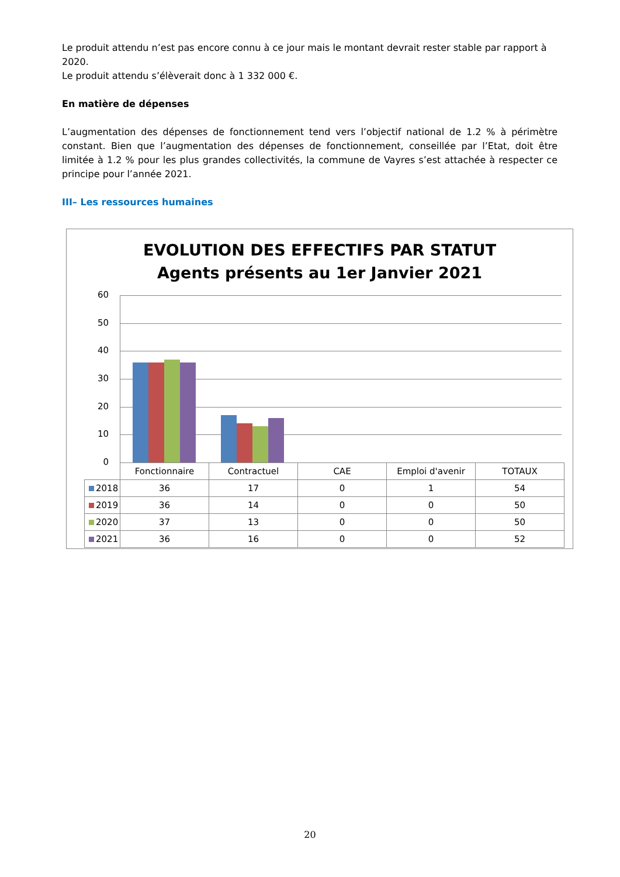Le produit attendu n’est pas encore connu à ce jour mais le montant devrait rester stable par rapport à 2020.
Le produit attendu s’élèverait donc à 1 332 000 €.
En matière de dépenses
L’augmentation des dépenses de fonctionnement tend vers l’objectif national de 1.2 % à périmètre constant. Bien que l’augmentation des dépenses de fonctionnement, conseillée par l’Etat, doit être limitée à 1.2 % pour les plus grandes collectivités, la commune de Vayres s’est attachée à respecter ce principe pour l’année 2021.
III– Les ressources humaines
EVOLUTION DES EFFECTIFS PAR STATUT
Agents présents au 1er Janvier 2021
60
50
40
30
20
10
0
| | Fonctionnaire | Contractuel | CAE | Emploi d'avenir | TOTAUX |
| 2018 | 36 | 17 | 0 | 1 | 54 |
| 2019 | 36 | 14 | 0 | 0 | 50 |
| 2020 | 37 | 13 | 0 | 0 | 50 |
| 2021 | 36 | 16 | 0 | 0 | 52 |
20